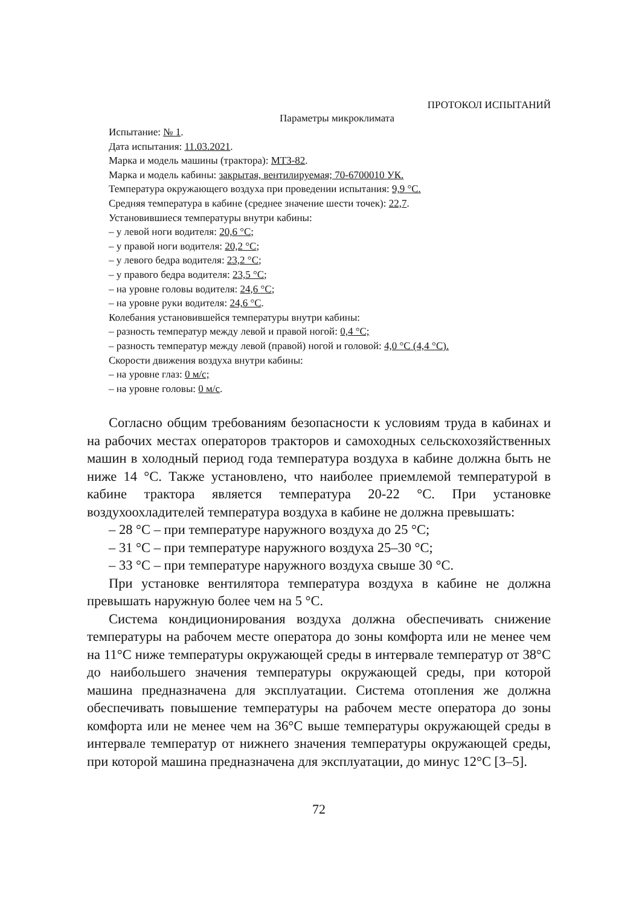ПРОТОКОЛ ИСПЫТАНИЙ
Параметры микроклимата
Испытание: № 1.
Дата испытания: 11.03.2021.
Марка и модель машины (трактора): МТЗ-82.
Марка и модель кабины: закрытая, вентилируемая; 70-6700010 УК.
Температура окружающего воздуха при проведении испытания: 9,9 °С.
Средняя температура в кабине (среднее значение шести точек): 22,7.
Установившиеся температуры внутри кабины:
– у левой ноги водителя: 20,6 °С;
– у правой ноги водителя: 20,2 °С;
– у левого бедра водителя: 23,2 °С;
– у правого бедра водителя: 23,5 °С;
– на уровне головы водителя: 24,6 °С;
– на уровне руки водителя: 24,6 °С.
Колебания установившейся температуры внутри кабины:
– разность температур между левой и правой ногой: 0,4 °С;
– разность температур между левой (правой) ногой и головой: 4,0 °С (4,4 °С).
Скорости движения воздуха внутри кабины:
– на уровне глаз: 0 м/с;
– на уровне головы: 0 м/с.
Согласно общим требованиям безопасности к условиям труда в кабинах и на рабочих местах операторов тракторов и самоходных сельскохозяйственных машин в холодный период года температура воздуха в кабине должна быть не ниже 14 °С. Также установлено, что наиболее приемлемой температурой в кабине трактора является температура 20-22 °С. При установке воздухоохладителей температура воздуха в кабине не должна превышать:
– 28 °С – при температуре наружного воздуха до 25 °С;
– 31 °С – при температуре наружного воздуха 25–30 °С;
– 33 °С – при температуре наружного воздуха свыше 30 °С.
При установке вентилятора температура воздуха в кабине не должна превышать наружную более чем на 5 °С.
Система кондиционирования воздуха должна обеспечивать снижение температуры на рабочем месте оператора до зоны комфорта или не менее чем на 11°С ниже температуры окружающей среды в интервале температур от 38°С до наибольшего значения температуры окружающей среды, при которой машина предназначена для эксплуатации. Система отопления же должна обеспечивать повышение температуры на рабочем месте оператора до зоны комфорта или не менее чем на 36°С выше температуры окружающей среды в интервале температур от нижнего значения температуры окружающей среды, при которой машина предназначена для эксплуатации, до минус 12°С [3–5].
72